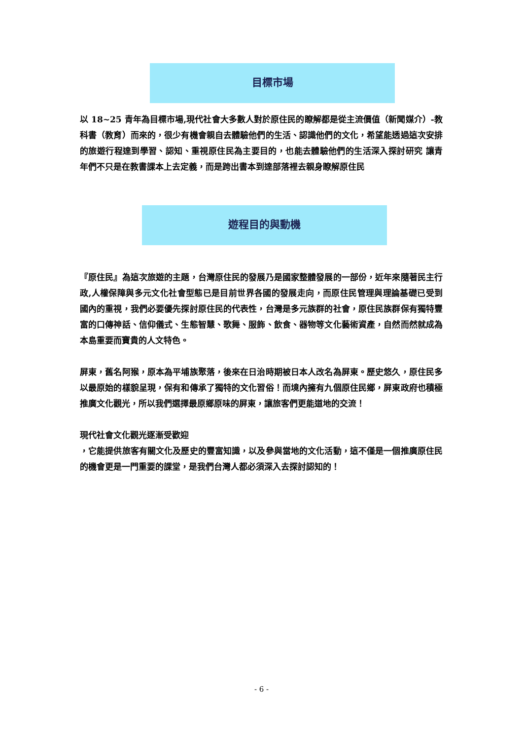目標市場
以 18~25 青年為目標市場,現代社會大多數人對於原住民的瞭解都是從主流價值（新聞媒介）-教科書（教育）而來的，很少有機會親自去體驗他們的生活、認識他們的文化，希望能透過這次安排的旅遊行程達到學習、認知、重視原住民為主要目的，也能去體驗他們的生活深入探討研究 讓青年們不只是在教書課本上去定義，而是跨出書本到達部落裡去親身瞭解原住民
遊程目的與動機
『原住民』為這次旅遊的主題，台灣原住民的發展乃是國家整體發展的一部份，近年來隨著民主行政,人權保障與多元文化社會型態已是目前世界各國的發展走向，而原住民管理與理論基礎已受到國內的重視，我們必要優先探討原住民的代表性，台灣是多元族群的社會，原住民族群保有獨特豐富的口傳神話、信仰儀式、生態智慧、歌舞、服飾、飲食、器物等文化藝術資產，自然而然就成為本島重要而寶貴的人文特色。
屏東，舊名阿猴，原本為平埔族聚落，後來在日治時期被日本人改名為屏東。歷史悠久，原住民多以最原始的樣貌呈現，保有和傳承了獨特的文化習俗！而境內擁有九個原住民鄉，屏東政府也積極推廣文化觀光，所以我們選擇最原鄉原味的屏東，讓旅客們更能道地的交流！
現代社會文化觀光逐漸受歡迎
，它能提供旅客有關文化及歷史的豐富知識，以及參與當地的文化活動，這不僅是一個推廣原住民的機會更是一門重要的課堂，是我們台灣人都必須深入去探討認知的！
- 6 -